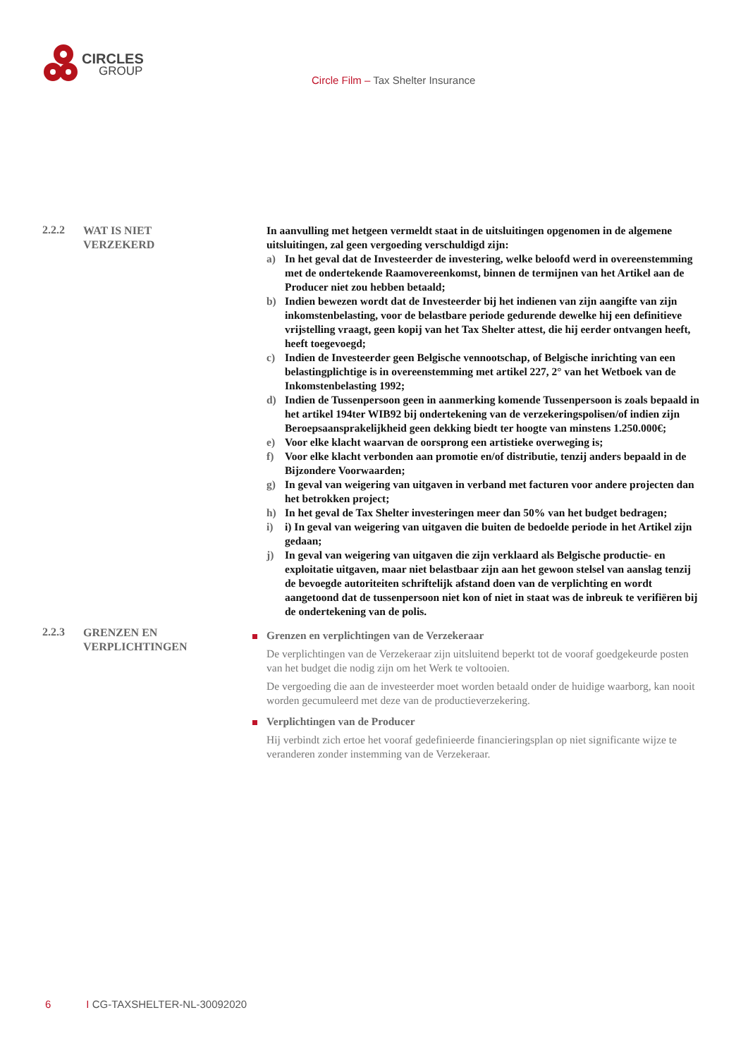CIRCLES
GROUP
Circle Film – Tax Shelter Insurance
2.2.2
WAT IS NIET
VERZEKERD
In aanvulling met hetgeen vermeldt staat in de uitsluitingen opgenomen in de algemene uitsluitingen, zal geen vergoeding verschuldigd zijn:
a) In het geval dat de Investeerder de investering, welke beloofd werd in overeenstemming met de ondertekende Raamovereenkomst, binnen de termijnen van het Artikel aan de Producer niet zou hebben betaald;
b) Indien bewezen wordt dat de Investeerder bij het indienen van zijn aangifte van zijn inkomstenbelasting, voor de belastbare periode gedurende dewelke hij een definitieve vrijstelling vraagt, geen kopij van het Tax Shelter attest, die hij eerder ontvangen heeft, heeft toegevoegd;
c) Indien de Investeerder geen Belgische vennootschap, of Belgische inrichting van een belastingplichtige is in overeenstemming met artikel 227, 2° van het Wetboek van de Inkomstenbelasting 1992;
d) Indien de Tussenpersoon geen in aanmerking komende Tussenpersoon is zoals bepaald in het artikel 194ter WIB92 bij ondertekening van de verzekeringspolisen/of indien zijn Beroepsaansprakelijkheid geen dekking biedt ter hoogte van minstens 1.250.000€;
e) Voor elke klacht waarvan de oorsprong een artistieke overweging is;
f) Voor elke klacht verbonden aan promotie en/of distributie, tenzij anders bepaald in de Bijzondere Voorwaarden;
g) In geval van weigering van uitgaven in verband met facturen voor andere projecten dan het betrokken project;
h) In het geval de Tax Shelter investeringen meer dan 50% van het budget bedragen;
i) i) In geval van weigering van uitgaven die buiten de bedoelde periode in het Artikel zijn gedaan;
j) In geval van weigering van uitgaven die zijn verklaard als Belgische productie- en exploitatie uitgaven, maar niet belastbaar zijn aan het gewoon stelsel van aanslag tenzij de bevoegde autoriteiten schriftelijk afstand doen van de verplichting en wordt aangetoond dat de tussenpersoon niet kon of niet in staat was de inbreuk te verifiëren bij de ondertekening van de polis.
2.2.3
GRENZEN EN
VERPLICHTINGEN
Grenzen en verplichtingen van de Verzekeraar
De verplichtingen van de Verzekeraar zijn uitsluitend beperkt tot de vooraf goedgekeurde posten van het budget die nodig zijn om het Werk te voltooien.
De vergoeding die aan de investeerder moet worden betaald onder de huidige waarborg, kan nooit worden gecumuleerd met deze van de productieverzekering.
Verplichtingen van de Producer
Hij verbindt zich ertoe het vooraf gedefinieerde financieringsplan op niet significante wijze te veranderen zonder instemming van de Verzekeraar.
6 I CG-TAXSHELTER-NL-30092020